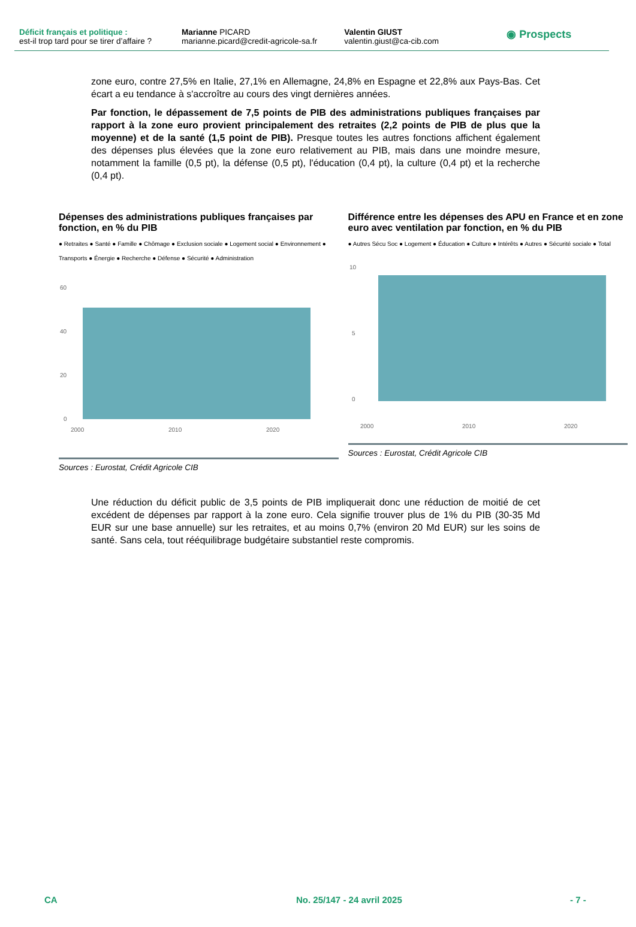Déficit français et politique :
est-il trop tard pour se tirer d’affaire ?
Marianne PICARD
marianne.picard@credit-agricole-sa.fr
Valentin GIUST
valentin.giust@ca-cib.com
◉ Prospects
zone euro, contre 27,5% en Italie, 27,1% en Allemagne, 24,8% en Espagne et 22,8% aux Pays-Bas. Cet écart a eu tendance à s'accroître au cours des vingt dernières années.
Par fonction, le dépassement de 7,5 points de PIB des administrations publiques françaises par rapport à la zone euro provient principalement des retraites (2,2 points de PIB de plus que la moyenne) et de la santé (1,5 point de PIB). Presque toutes les autres fonctions affichent également des dépenses plus élevées que la zone euro relativement au PIB, mais dans une moindre mesure, notamment la famille (0,5 pt), la défense (0,5 pt), l'éducation (0,4 pt), la culture (0,4 pt) et la recherche (0,4 pt).
Dépenses des administrations publiques françaises par fonction, en % du PIB
● Retraites ● Santé ● Famille ● Chômage ● Exclusion sociale ● Logement social ● Environnement ● Transports ● Énergie ● Recherche ● Défense ● Sécurité ● Administration
60
40
20
0
2000
2010
2020
Sources : Eurostat, Crédit Agricole CIB
Différence entre les dépenses des APU en France et en zone euro avec ventilation par fonction, en % du PIB
● Autres Sécu Soc ● Logement ● Éducation ● Culture ● Intérêts ● Autres ● Sécurité sociale ● Total
10
5
0
2000
2010
2020
Sources : Eurostat, Crédit Agricole CIB
Une réduction du déficit public de 3,5 points de PIB impliquerait donc une réduction de moitié de cet excédent de dépenses par rapport à la zone euro. Cela signifie trouver plus de 1% du PIB (30-35 Md EUR sur une base annuelle) sur les retraites, et au moins 0,7% (environ 20 Md EUR) sur les soins de santé. Sans cela, tout rééquilibrage budgétaire substantiel reste compromis.
CA No. 25/147 - 24 avril 2025 - 7 -